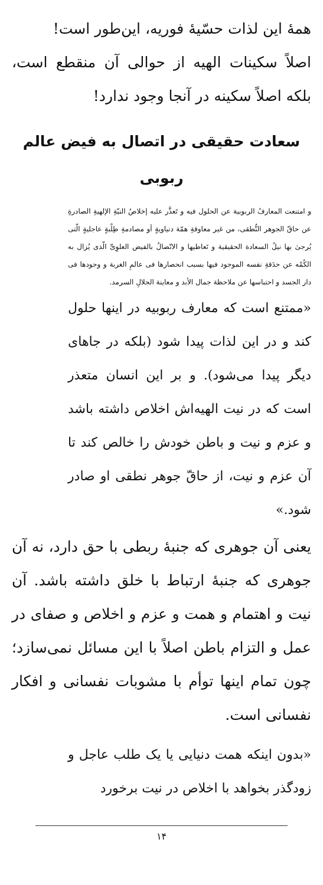همهٔ این لذات حسّیهٔ فوریه، این‌طور است!
اصلاً سکینات الهیه از حوالی آن منقطع است، بلکه اصلاً سکینه در آنجا وجود ندارد!
سعادت حقیقی در اتصال به فیض عالم ربوبی
و امتنعت المعارفُ الربوبية عن الحلول فيه و تَعذَّر عليه إخلاصُ النيّةِ الإلهيةِ الصادرةِ عن حاقّ الجوهر النُّطقی، من غير معاوقةِ همّة دنياويةٍ أو مصادمةِ طِلْبةٍ عاجليةٍ الّتی يُرجیٰ بها نيلُ السعادة الحقيقية و تَعاطيها و الاتّصالُ بالفيض العلوِیِّ الّذی يُزال به الكُمْه عن حدَقةِ نفسه الموجود فيها بسبب انحصارها فی عالمِ الغربة و وجودها فی دار الجسد و احتباسها عن ملاحظة جمال الأبد و معاينة الجلالِ السرمد.
«ممتنع است که معارف ربوبیه در اینها حلول کند و در این لذات پیدا شود (بلکه در جاهای دیگر پیدا می‌شود). و بر این انسان متعذر است که در نیت الهیه‌اش اخلاص داشته باشد و عزم و نیت و باطن خودش را خالص کند تا آن عزم و نیت، از حاقّ جوهر نطقی او صادر شود.»
یعنی آن جوهری که جنبهٔ ربطی با حق دارد، نه آن جوهری که جنبهٔ ارتباط با خلق داشته باشد. آن نیت و اهتمام و همت و عزم و اخلاص و صفای در عمل و التزام باطن اصلاً با این مسائل نمی‌سازد؛ چون تمام اینها توأم با مشوبات نفسانی و افکار نفسانی است.
«بدون اینکه همت دنیایی یا یک طلب عاجل و زودگذر بخواهد با اخلاص در نیت برخورد
۱۴